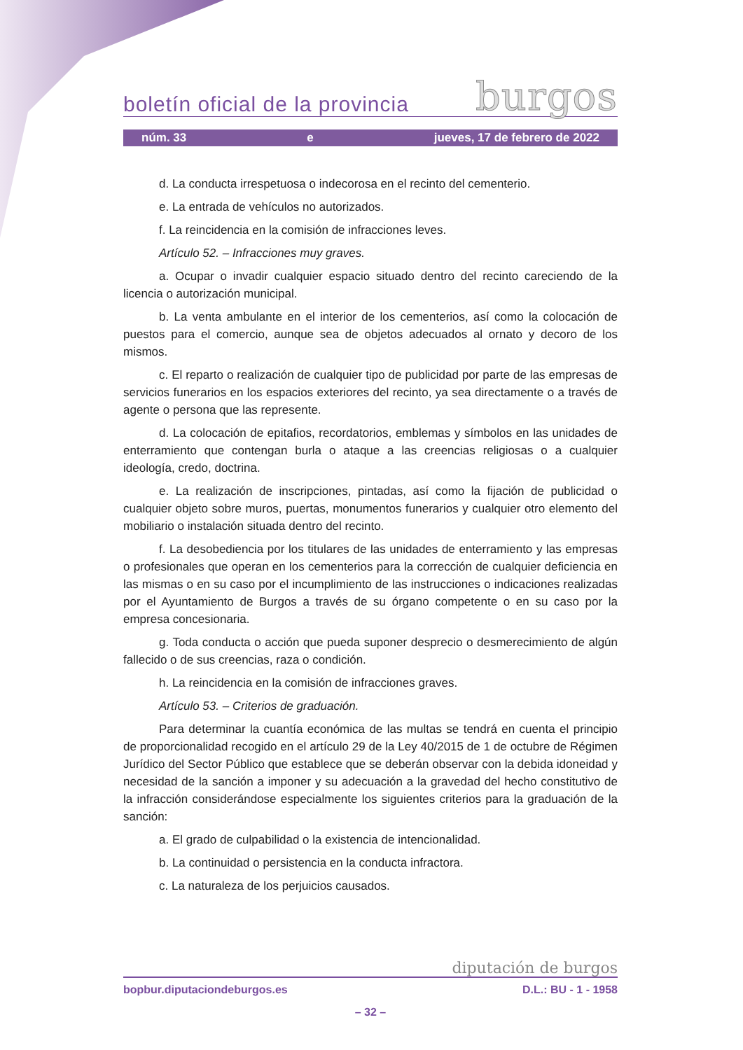boletín oficial de la provincia burgos
núm. 33 e jueves, 17 de febrero de 2022
d. La conducta irrespetuosa o indecorosa en el recinto del cementerio.
e. La entrada de vehículos no autorizados.
f. La reincidencia en la comisión de infracciones leves.
Artículo 52. – Infracciones muy graves.
a. Ocupar o invadir cualquier espacio situado dentro del recinto careciendo de la licencia o autorización municipal.
b. La venta ambulante en el interior de los cementerios, así como la colocación de puestos para el comercio, aunque sea de objetos adecuados al ornato y decoro de los mismos.
c. El reparto o realización de cualquier tipo de publicidad por parte de las empresas de servicios funerarios en los espacios exteriores del recinto, ya sea directamente o a través de agente o persona que las represente.
d. La colocación de epitafios, recordatorios, emblemas y símbolos en las unidades de enterramiento que contengan burla o ataque a las creencias religiosas o a cualquier ideología, credo, doctrina.
e. La realización de inscripciones, pintadas, así como la fijación de publicidad o cualquier objeto sobre muros, puertas, monumentos funerarios y cualquier otro elemento del mobiliario o instalación situada dentro del recinto.
f. La desobediencia por los titulares de las unidades de enterramiento y las empresas o profesionales que operan en los cementerios para la corrección de cualquier deficiencia en las mismas o en su caso por el incumplimiento de las instrucciones o indicaciones realizadas por el Ayuntamiento de Burgos a través de su órgano competente o en su caso por la empresa concesionaria.
g. Toda conducta o acción que pueda suponer desprecio o desmerecimiento de algún fallecido o de sus creencias, raza o condición.
h. La reincidencia en la comisión de infracciones graves.
Artículo 53. – Criterios de graduación.
Para determinar la cuantía económica de las multas se tendrá en cuenta el principio de proporcionalidad recogido en el artículo 29 de la Ley 40/2015 de 1 de octubre de Régimen Jurídico del Sector Público que establece que se deberán observar con la debida idoneidad y necesidad de la sanción a imponer y su adecuación a la gravedad del hecho constitutivo de la infracción considerándose especialmente los siguientes criterios para la graduación de la sanción:
a. El grado de culpabilidad o la existencia de intencionalidad.
b. La continuidad o persistencia en la conducta infractora.
c. La naturaleza de los perjuicios causados.
diputación de burgos
bopbur.diputaciondeburgos.es D.L.: BU - 1 - 1958
– 32 –